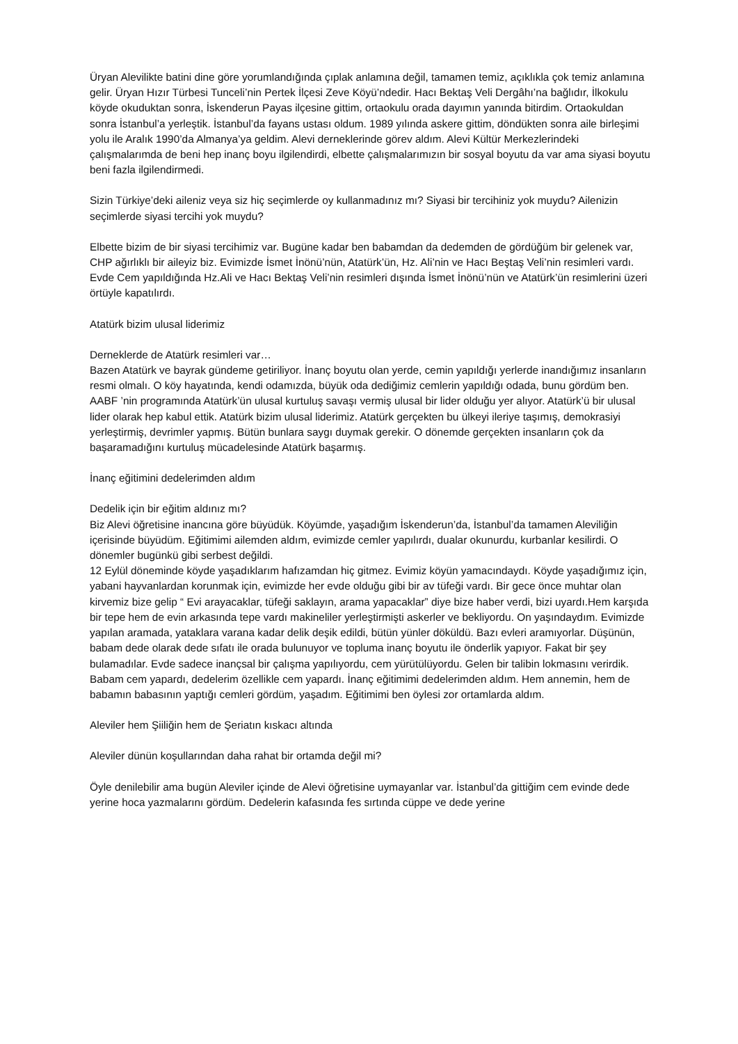Üryan Alevilikte batini dine göre yorumlandığında çıplak anlamına değil, tamamen temiz, açıklıkla çok temiz anlamına gelir. Üryan Hızır Türbesi Tunceli’nin Pertek İlçesi Zeve Köyü’ndedir. Hacı Bektaş Veli Dergâhı’na bağlıdır, İlkokulu köyde okuduktan sonra, İskenderun Payas ilçesine gittim, ortaokulu orada dayımın yanında bitirdim. Ortaokuldan sonra İstanbul’a yerleştik. İstanbul’da fayans ustası oldum. 1989 yılında askere gittim, döndükten sonra aile birleşimi yolu ile Aralık 1990’da Almanya’ya geldim. Alevi derneklerinde görev aldım. Alevi Kültür Merkezlerindeki çalışmalarımda de beni hep inanç boyu ilgilendirdi, elbette çalışmalarımızın bir sosyal boyutu da var ama siyasi boyutu beni fazla ilgilendirmedi.
Sizin Türkiye’deki aileniz veya siz hiç seçimlerde oy kullanmadınız mı? Siyasi bir tercihiniz yok muydu? Ailenizin seçimlerde siyasi tercihi yok muydu?
Elbette bizim de bir siyasi tercihimiz var. Bugüne kadar ben babamdan da dedemden de gördüğüm bir gelenek var, CHP ağırlıklı bir aileyiz biz. Evimizde İsmet İnönü’nün, Atatürk’ün, Hz. Ali’nin ve Hacı Beştaş Veli’nin resimleri vardı. Evde Cem yapıldığında Hz.Ali ve Hacı Bektaş Veli’nin resimleri dışında İsmet İnönü’nün ve Atatürk’ün resimlerini üzeri örtüyle kapatılırdı.
Atatürk bizim ulusal liderimiz
Derneklerde de Atatürk resimleri var…
Bazen Atatürk ve bayrak gündeme getiriliyor. İnanç boyutu olan yerde, cemin yapıldığı yerlerde inandığımız insanların resmi olmalı. O köy hayatında, kendi odamızda, büyük oda dediğimiz cemlerin yapıldığı odada, bunu gördüm ben. AABF ’nin programında Atatürk’ün ulusal kurtuluş savaşı vermiş ulusal bir lider olduğu yer alıyor. Atatürk’ü bir ulusal lider olarak hep kabul ettik. Atatürk bizim ulusal liderimiz. Atatürk gerçekten bu ülkeyi ileriye taşımış, demokrasiyi yerleştirmiş, devrimler yapmış. Bütün bunlara saygı duymak gerekir. O dönemde gerçekten insanların çok da başaramadığını kurtuluş mücadelesinde Atatürk başarmış.
İnanç eğitimini dedelerimden aldım
Dedelik için bir eğitim aldınız mı?
Biz Alevi öğretisine inancına göre büyüdük. Köyümde, yaşadığım İskenderun’da, İstanbul’da tamamen Aleviliğin içerisinde büyüdüm. Eğitimimi ailemden aldım, evimizde cemler yapılırdı, dualar okunurdu, kurbanlar kesilirdi. O dönemler bugünkü gibi serbest değildi.
12 Eylül döneminde köyde yaşadıklarım hafızamdan hiç gitmez. Evimiz köyün yamacındaydı. Köyde yaşadığımız için, yabani hayvanlardan korunmak için, evimizde her evde olduğu gibi bir av tüfeği vardı. Bir gece önce muhtar olan kirvemiz bize gelip “ Evi arayacaklar, tüfeği saklayın, arama yapacaklar” diye bize haber verdi, bizi uyardı.Hem karşıda bir tepe hem de evin arkasında tepe vardı makineliler yerleştirmişti askerler ve bekliyordu. On yaşındaydım. Evimizde yapılan aramada, yataklara varana kadar delik deşik edildi, bütün yünler döküldü. Bazı evleri aramıyorlar. Düşünün, babam dede olarak dede sıfatı ile orada bulunuyor ve topluma inanç boyutu ile önderlik yapıyor. Fakat bir şey bulamadılar. Evde sadece inançsal bir çalışma yapılıyordu, cem yürütülüyordu. Gelen bir talibin lokmasını verirdik. Babam cem yapardı, dedelerim özellikle cem yapardı. İnanç eğitimimi dedelerimden aldım. Hem annemin, hem de babamın babasının yaptığı cemleri gördüm, yaşadım. Eğitimimi ben öylesi zor ortamlarda aldım.
Aleviler hem Şiiliğin hem de Şeriatın kıskacı altında
Aleviler dünün koşullarından daha rahat bir ortamda değil mi?
Öyle denilebilir ama bugün Aleviler içinde de Alevi öğretisine uymayanlar var. İstanbul’da gittiğim cem evinde dede yerine hoca yazmalarını gördüm. Dedelerin kafasında fes sırtında cüppe ve dede yerine